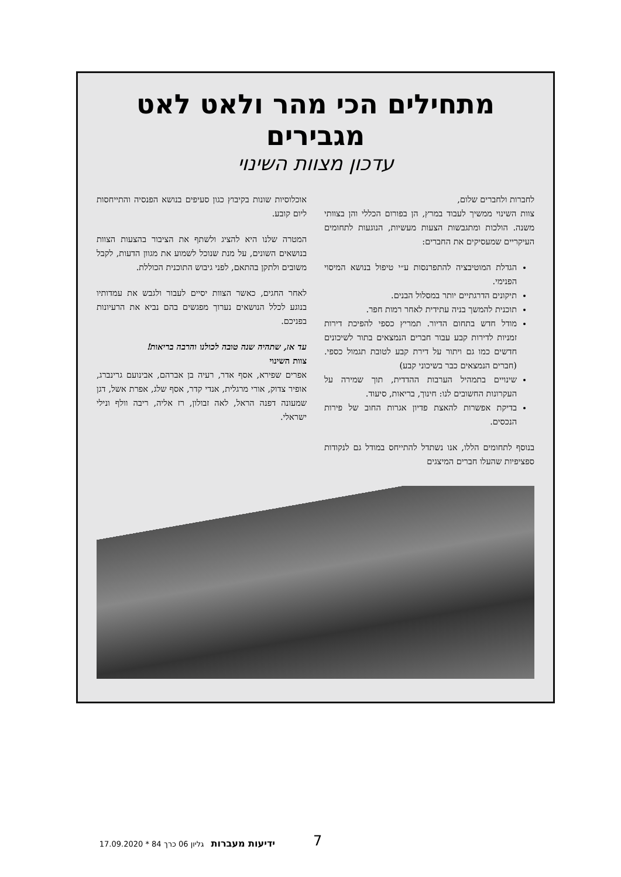מתחילים הכי מהר ולאט לאט מגבירים
עדכון מצוות השינוי
לחברות ולחברים שלום,
צוות השינוי ממשיך לעבוד במרץ, הן בפורום הכללי והן בצוותי משנה. הולכות ומתגבשות הצעות מעשיות, הנוגעות לתחומים העיקריים שמעסיקים את החברים:
הגדלת המוטיבציה להתפרנסות ע״י טיפול בנושא המיסוי הפנימי.
תיקונים הדרגתיים יותר במסלול הבנים.
תוכנית להמשך בניה עתידית לאחר רמות חפר.
מודל חדש בתחום הדיור. תמריץ כספי להפיכת דירות זמניות לדירות קבע עבור חברים הנמצאים בתור לשיכונים חדשים כמו גם ויתור על דירת קבע לטובת תגמול כספי. (חברים הנמצאים כבר בשיכוני קבע)
שינויים בתמהיל הערבות ההדדית, תוך שמירה על העקרונות החשובים לנו: חינוך, בריאות, סיעוד.
בדיקת אפשרות להאצת פדיון אגרות החוב של פירות הנכסים.
בנוסף לתחומים הללו, אנו נשתדל להתייחס במודל גם לנקודות ספציפיות שהעלו חברים המיצגים
אוכלוסיות שונות בקיבוץ כגון סעיפים בנושא הפנסיה והתייחסות ליום קובע.
המטרה שלנו היא להציג ולשתף את הציבור בהצעות הצוות בנושאים השונים, על מנת שנוכל לשמוע את מגוון הדעות, לקבל משובים ולתקן בהתאם, לפני גיבוש התוכנית הכוללת.
לאחר החגים, כאשר הצוות יסיים לעבור ולגבש את עמדותיו בנוגע לכלל הנושאים נערוך מפגשים בהם נביא את הרעיונות בפניכם.
עד אז, שתהיה שנה טובה לכולנו והרבה בריאות!
צוות השינוי
אפרים שפירא, אסף אדר, רעיה בן אברהם, אבינועם גרינברג, אופיר צדוק, אורי מרגלית, אנדי קדר, אסף שלג, אפרת אשל, דגן שמעונה דפנה הראל, לאה זבולון, רז אליה, ריבה וולף ונילי ישראלי.
ידיעות מעברות גליון 06 כרך 84 * 17.09.2020 7